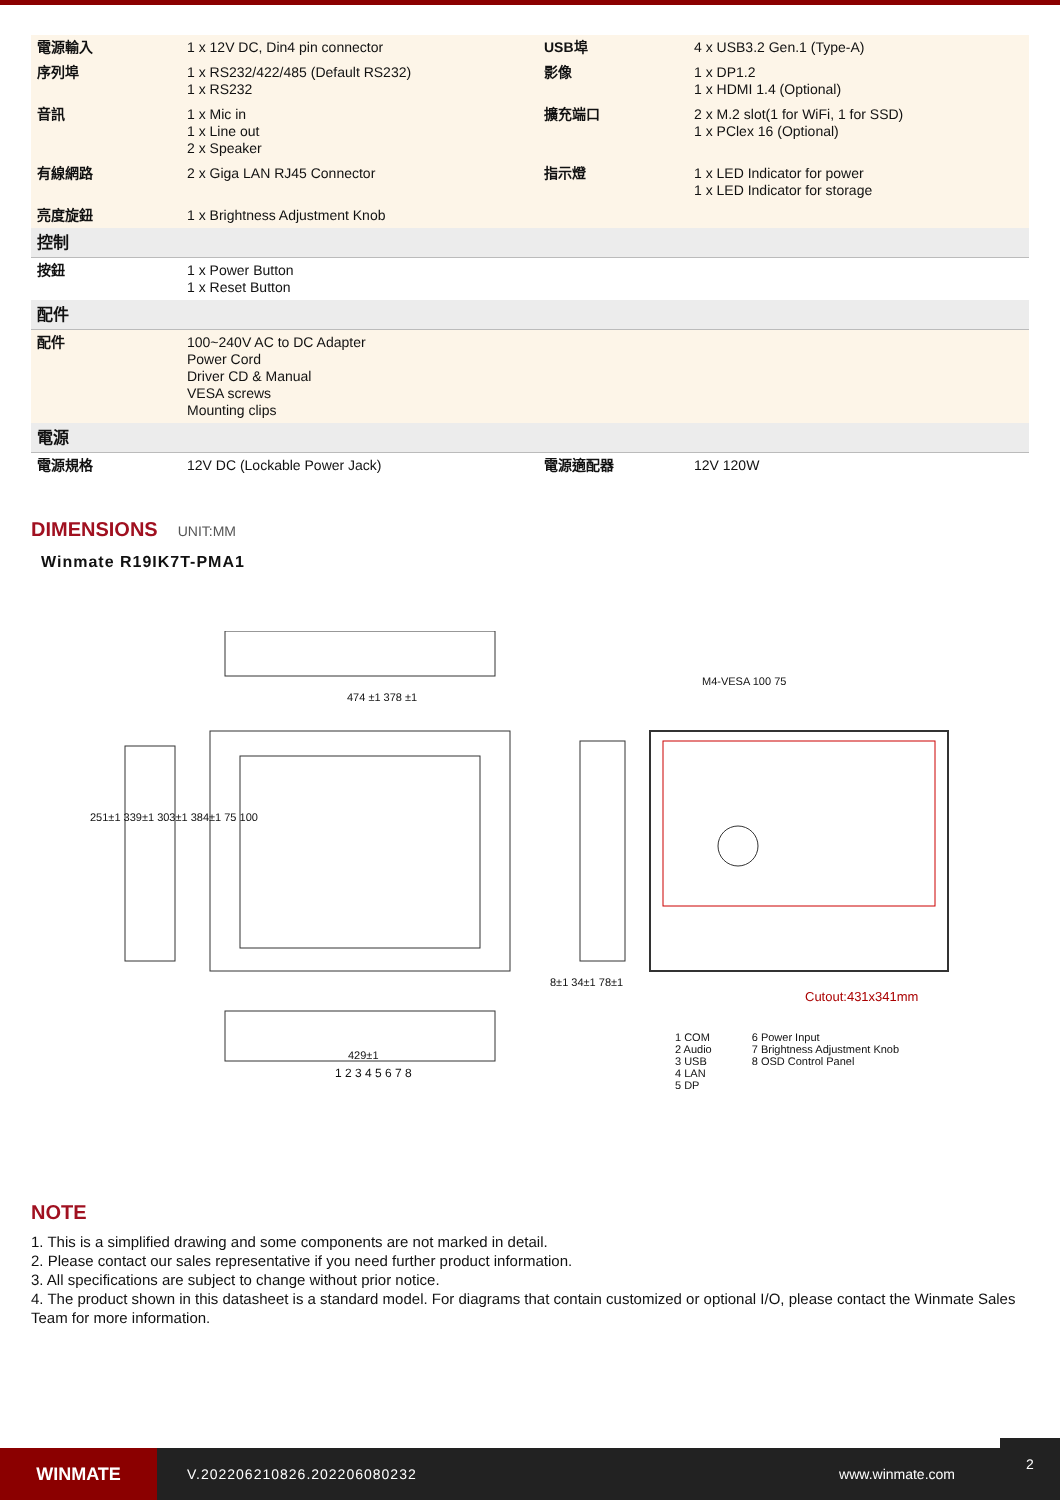| 電源輸入 | 1 x 12V DC, Din4 pin connector | USB埠 | 4 x USB3.2 Gen.1 (Type-A) |
| 序列埠 | 1 x RS232/422/485 (Default RS232) 1 x RS232 | 影像 | 1 x DP1.2 1 x HDMI 1.4 (Optional) |
| 音訊 | 1 x Mic in 1 x Line out 2 x Speaker | 擴充端口 | 2 x M.2 slot(1 for WiFi, 1 for SSD) 1 x PClex 16 (Optional) |
| 有線網路 | 2 x Giga LAN RJ45 Connector | 指示燈 | 1 x LED Indicator for power 1 x LED Indicator for storage |
| 亮度旋鈕 | 1 x Brightness Adjustment Knob | | |
| 控制 | | | |
| 按鈕 | 1 x Power Button 1 x Reset Button | | |
| 配件 | | | |
| 配件 | 100~240V AC to DC Adapter Power Cord Driver CD & Manual VESA screws Mounting clips | | |
| 電源 | | | |
| 電源規格 | 12V DC (Lockable Power Jack) | 電源適配器 | 12V 120W |
DIMENSIONS
UNIT:MM
Winmate R19IK7T-PMA1
474 ±1 378 ±1
M4-VESA 100 75
251±1 339±1 303±1 384±1 75 100
8±1 34±1 78±1
Cutout:431x341mm
429±1
1 2 3 4 5 6 7 8
1 COM
2 Audio
3 USB
4 LAN
5 DP
6 Power Input
7 Brightness Adjustment Knob
8 OSD Control Panel
NOTE
1. This is a simplified drawing and some components are not marked in detail.
2. Please contact our sales representative if you need further product information.
3. All specifications are subject to change without prior notice.
4. The product shown in this datasheet is a standard model. For diagrams that contain customized or optional I/O, please contact the Winmate Sales Team for more information.
WINMATE
V.202206210826.202206080232 www.winmate.com
2